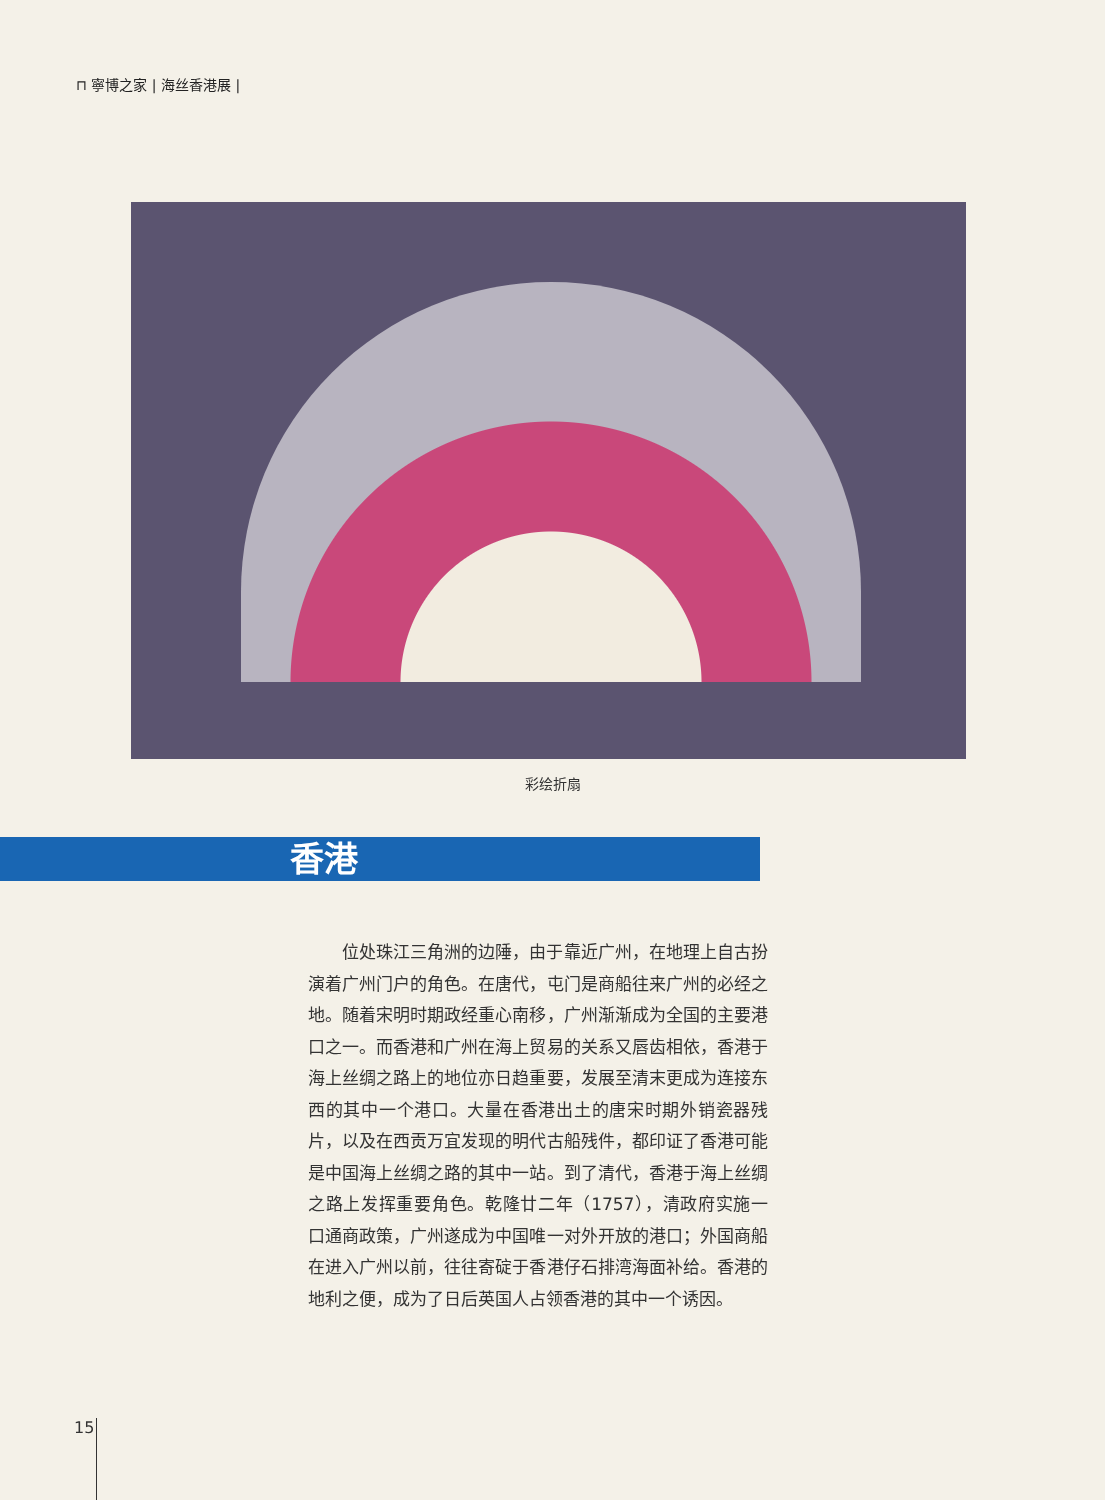⊓ 寧博之家 | 海丝香港展 |
彩绘折扇
香港
位处珠江三角洲的边陲，由于靠近广州，在地理上自古扮演着广州门户的角色。在唐代，屯门是商船往来广州的必经之地。随着宋明时期政经重心南移，广州渐渐成为全国的主要港口之一。而香港和广州在海上贸易的关系又唇齿相依，香港于海上丝绸之路上的地位亦日趋重要，发展至清末更成为连接东西的其中一个港口。大量在香港出土的唐宋时期外销瓷器残片，以及在西贡万宜发现的明代古船残件，都印证了香港可能是中国海上丝绸之路的其中一站。到了清代，香港于海上丝绸之路上发挥重要角色。乾隆廿二年（1757），清政府实施一口通商政策，广州遂成为中国唯一对外开放的港口；外国商船在进入广州以前，往往寄碇于香港仔石排湾海面补给。香港的地利之便，成为了日后英国人占领香港的其中一个诱因。
15